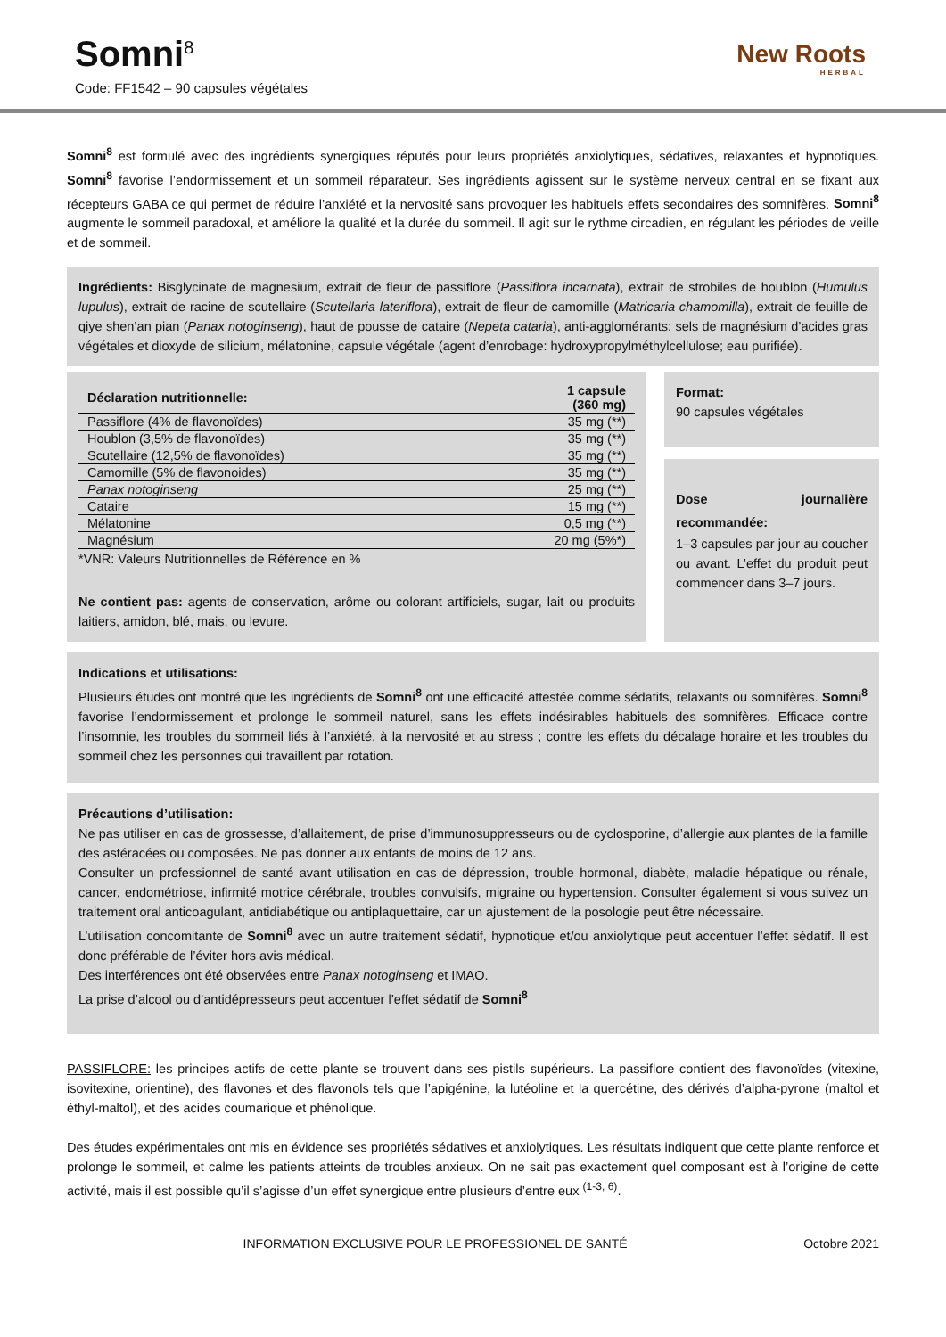Somni<sup>8</sup>
Code: FF1542 – 90 capsules végétales
New Roots
HERBAL
Somni<sup>8</sup> est formulé avec des ingrédients synergiques réputés pour leurs propriétés anxiolytiques, sédatives, relaxantes et hypnotiques. Somni<sup>8</sup> favorise l’endormissement et un sommeil réparateur. Ses ingrédients agissent sur le système nerveux central en se fixant aux récepteurs GABA ce qui permet de réduire l’anxiété et la nervosité sans provoquer les habituels effets secondaires des somnifères. Somni<sup>8</sup> augmente le sommeil paradoxal, et améliore la qualité et la durée du sommeil. Il agit sur le rythme circadien, en régulant les périodes de veille et de sommeil.
Ingrédients: Bisglycinate de magnesium, extrait de fleur de passiflore (Passiflora incarnata), extrait de strobiles de houblon (Humulus lupulus), extrait de racine de scutellaire (Scutellaria lateriflora), extrait de fleur de camomille (Matricaria chamomilla), extrait de feuille de qiye shen’an pian (Panax notoginseng), haut de pousse de cataire (Nepeta cataria), anti-agglomérants: sels de magnésium d’acides gras végétales et dioxyde de silicium, mélatonine, capsule végétale (agent d’enrobage: hydroxypropylméthylcellulose; eau purifiée).
| Déclaration nutritionnelle: | 1 capsule (360 mg) |
| --- | --- |
| Passiflore (4% de flavonoïdes) | 35 mg (**) |
| Houblon (3,5% de flavonoïdes) | 35 mg (**) |
| Scutellaire (12,5% de flavonoïdes) | 35 mg (**) |
| Camomille (5% de flavonoides) | 35 mg (**) |
| Panax notoginseng | 25 mg (**) |
| Cataire | 15 mg (**) |
| Mélatonine | 0,5 mg (**) |
| Magnésium | 20 mg (5%*) |
*VNR: Valeurs Nutritionnelles de Référence en %
Ne contient pas: agents de conservation, arôme ou colorant artificiels, sugar, lait ou produits laitiers, amidon, blé, mais, ou levure.
Format:
90 capsules végétales
Dose journalière recommandée:
1–3 capsules par jour au coucher ou avant. L’effet du produit peut commencer dans 3–7 jours.
Indications et utilisations:
Plusieurs études ont montré que les ingrédients de Somni<sup>8</sup> ont une efficacité attestée comme sédatifs, relaxants ou somnifères. Somni<sup>8</sup> favorise l’endormissement et prolonge le sommeil naturel, sans les effets indésirables habituels des somnifères. Efficace contre l’insomnie, les troubles du sommeil liés à l’anxiété, à la nervosité et au stress ; contre les effets du décalage horaire et les troubles du sommeil chez les personnes qui travaillent par rotation.
Précautions d’utilisation:
Ne pas utiliser en cas de grossesse, d’allaitement, de prise d’immunosuppresseurs ou de cyclosporine, d’allergie aux plantes de la famille des astéracées ou composées. Ne pas donner aux enfants de moins de 12 ans.
Consulter un professionnel de santé avant utilisation en cas de dépression, trouble hormonal, diabète, maladie hépatique ou rénale, cancer, endométriose, infirmité motrice cérébrale, troubles convulsifs, migraine ou hypertension. Consulter également si vous suivez un traitement oral anticoagulant, antidiabétique ou antiplaquettaire, car un ajustement de la posologie peut être nécessaire.
L’utilisation concomitante de Somni<sup>8</sup> avec un autre traitement sédatif, hypnotique et/ou anxiolytique peut accentuer l’effet sédatif. Il est donc préférable de l’éviter hors avis médical.
Des interférences ont été observées entre Panax notoginseng et IMAO.
La prise d’alcool ou d’antidépresseurs peut accentuer l’effet sédatif de Somni<sup>8</sup>
PASSIFLORE: les principes actifs de cette plante se trouvent dans ses pistils supérieurs. La passiflore contient des flavonoïdes (vitexine, isovitexine, orientine), des flavones et des flavonols tels que l’apigénine, la lutéoline et la quercétine, des dérivés d’alpha-pyrone (maltol et éthyl-maltol), et des acides coumarique et phénolique.
Des études expérimentales ont mis en évidence ses propriétés sédatives et anxiolytiques. Les résultats indiquent que cette plante renforce et prolonge le sommeil, et calme les patients atteints de troubles anxieux. On ne sait pas exactement quel composant est à l’origine de cette activité, mais il est possible qu’il s’agisse d’un effet synergique entre plusieurs d’entre eux <sup>(1-3, 6)</sup>.
INFORMATION EXCLUSIVE POUR LE PROFESSIONEL DE SANTÉ Octobre 2021